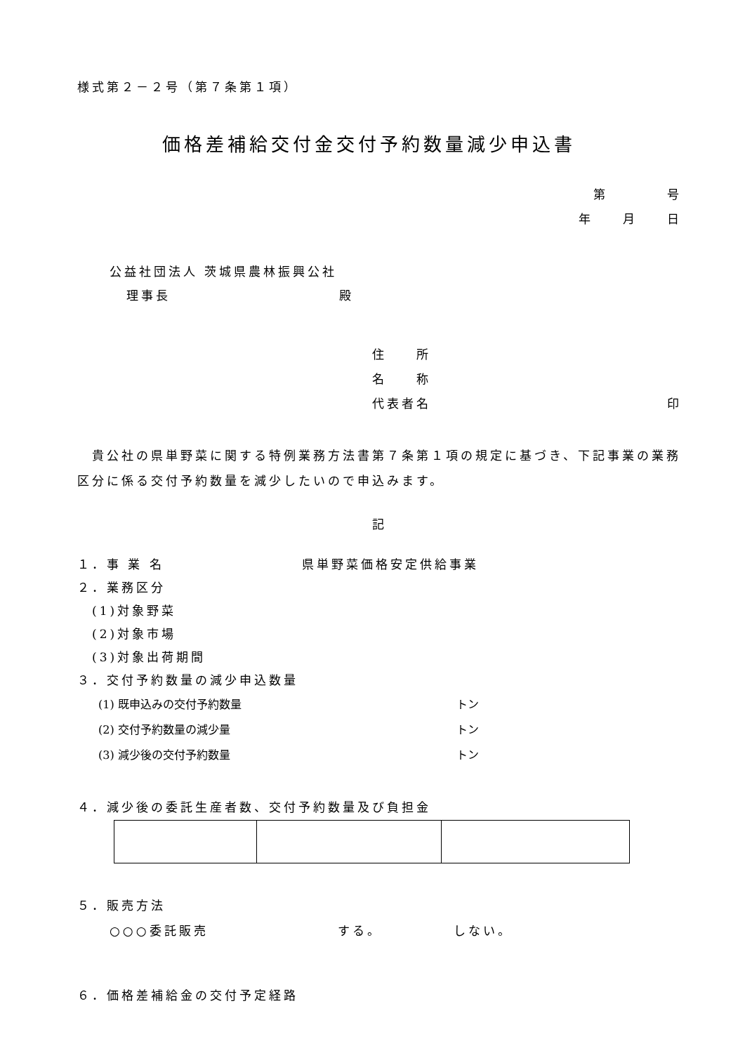様式第２－２号（第７条第１項）
価格差補給交付金交付予約数量減少申込書
第　　　　号
年　　月　　日
公益社団法人 茨城県農林振興公社
理事長 殿
住　　所
名　　称
代表者名 印
　貴公社の県単野菜に関する特例業務方法書第７条第１項の規定に基づき、下記事業の業務区分に係る交付予約数量を減少したいので申込みます。
記
１．事 業 名 県単野菜価格安定供給事業
２．業務区分
　(1)対象野菜
　(2)対象市場
　(3)対象出荷期間
３．交付予約数量の減少申込数量
(1) 既申込みの交付予約数量 トン
(2) 交付予約数量の減少量 トン
(3) 減少後の交付予約数量 トン
４．減少後の委託生産者数、交付予約数量及び負担金
５．販売方法
○○○委託販売 する。 しない。
６．価格差補給金の交付予定経路